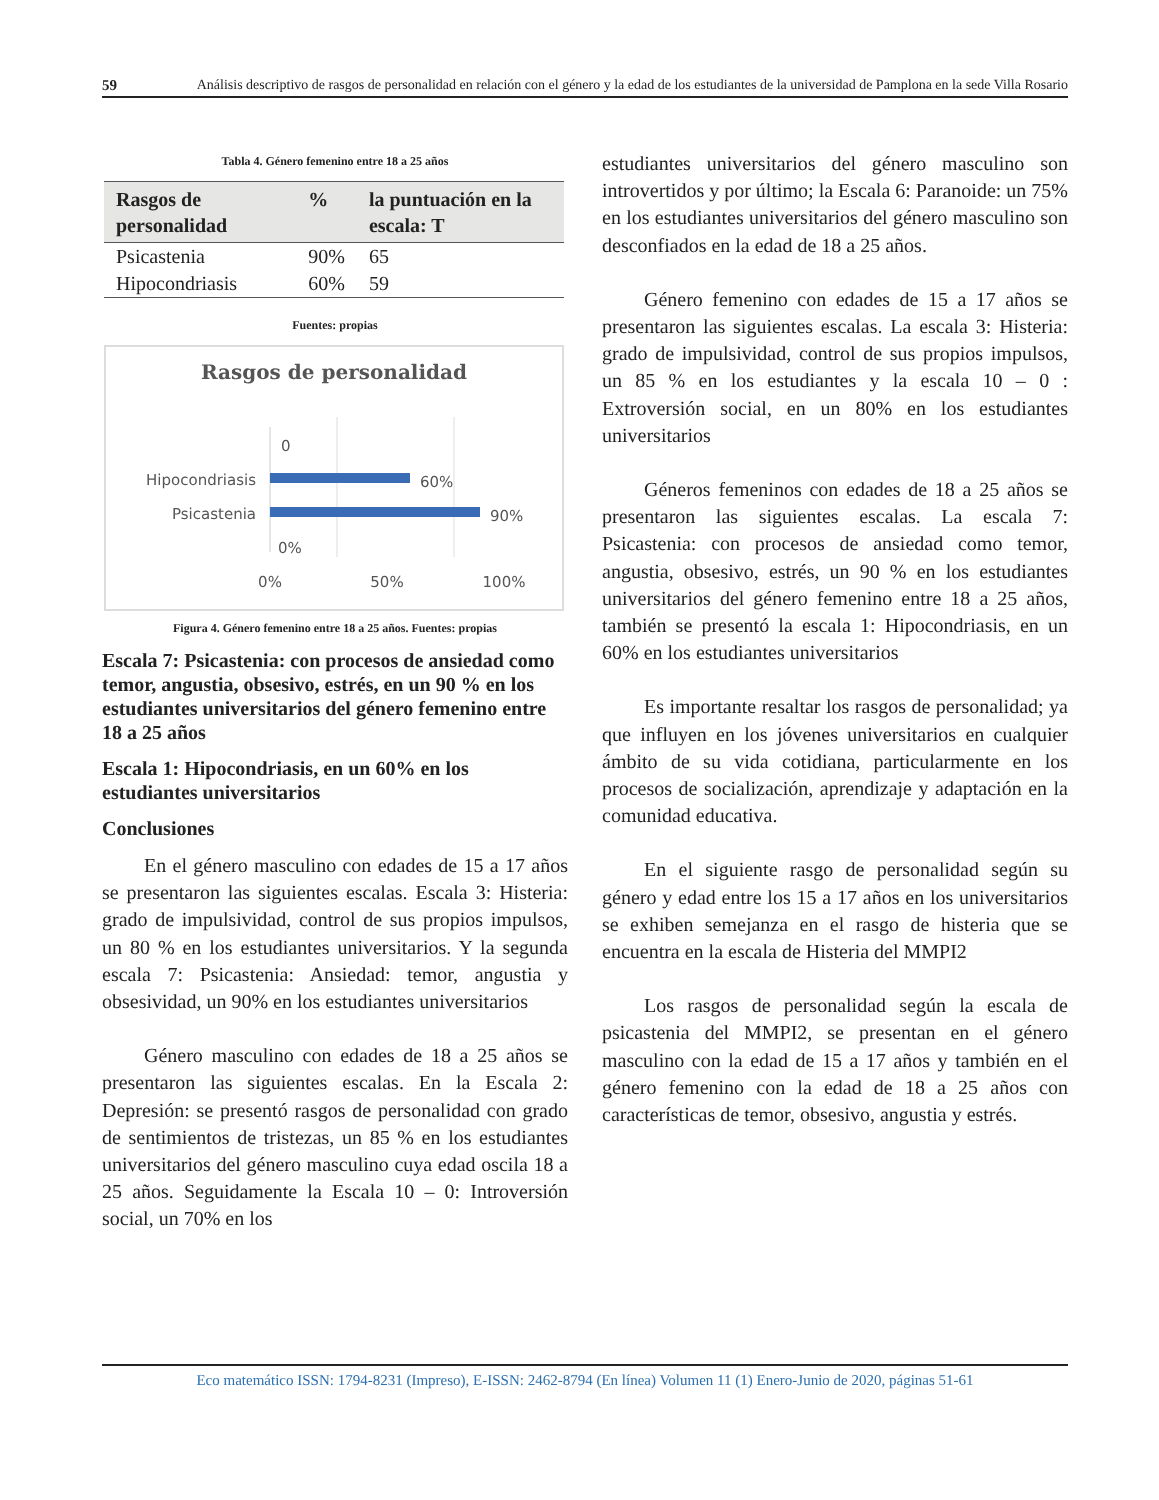59
Análisis descriptivo de rasgos de personalidad en relación con el género y la edad de los estudiantes de la universidad de Pamplona en la sede Villa Rosario
Tabla 4. Género femenino entre 18 a 25 años
| Rasgos de personalidad | % | la puntuación en la escala: T |
| --- | --- | --- |
| Psicastenia | 90% | 65 |
| Hipocondriasis | 60% | 59 |
Fuentes: propias
Rasgos de personalidad
0
Hipocondriasis
60%
Psicastenia
90%
0%
0%
50%
100%
Figura 4. Género femenino entre 18 a 25 años. Fuentes: propias
Escala 7: Psicastenia: con procesos de ansiedad como temor, angustia, obsesivo, estrés, en un 90 % en los estudiantes universitarios del género femenino entre 18 a 25 años
Escala 1: Hipocondriasis, en un 60% en los estudiantes universitarios
Conclusiones
En el género masculino con edades de 15 a 17 años se presentaron las siguientes escalas. Escala 3: Histeria: grado de impulsividad, control de sus propios impulsos, un 80 % en los estudiantes universitarios. Y la segunda escala 7: Psicastenia: Ansiedad: temor, angustia y obsesividad, un 90% en los estudiantes universitarios
Género masculino con edades de 18 a 25 años se presentaron las siguientes escalas. En la Escala 2: Depresión: se presentó rasgos de personalidad con grado de sentimientos de tristezas, un 85 % en los estudiantes universitarios del género masculino cuya edad oscila 18 a 25 años. Seguidamente la Escala 10 – 0: Introversión social, un 70% en los
estudiantes universitarios del género masculino son introvertidos y por último; la Escala 6: Paranoide: un 75% en los estudiantes universitarios del género masculino son desconfiados en la edad de 18 a 25 años.
Género femenino con edades de 15 a 17 años se presentaron las siguientes escalas. La escala 3: Histeria: grado de impulsividad, control de sus propios impulsos, un 85 % en los estudiantes y la escala 10 – 0 : Extroversión social, en un 80% en los estudiantes universitarios
Géneros femeninos con edades de 18 a 25 años se presentaron las siguientes escalas. La escala 7: Psicastenia: con procesos de ansiedad como temor, angustia, obsesivo, estrés, un 90 % en los estudiantes universitarios del género femenino entre 18 a 25 años, también se presentó la escala 1: Hipocondriasis, en un 60% en los estudiantes universitarios
Es importante resaltar los rasgos de personalidad; ya que influyen en los jóvenes universitarios en cualquier ámbito de su vida cotidiana, particularmente en los procesos de socialización, aprendizaje y adaptación en la comunidad educativa.
En el siguiente rasgo de personalidad según su género y edad entre los 15 a 17 años en los universitarios se exhiben semejanza en el rasgo de histeria que se encuentra en la escala de Histeria del MMPI2
Los rasgos de personalidad según la escala de psicastenia del MMPI2, se presentan en el género masculino con la edad de 15 a 17 años y también en el género femenino con la edad de 18 a 25 años con características de temor, obsesivo, angustia y estrés.
Eco matemático ISSN: 1794-8231 (Impreso), E-ISSN: 2462-8794 (En línea) Volumen 11 (1) Enero-Junio de 2020, páginas 51-61